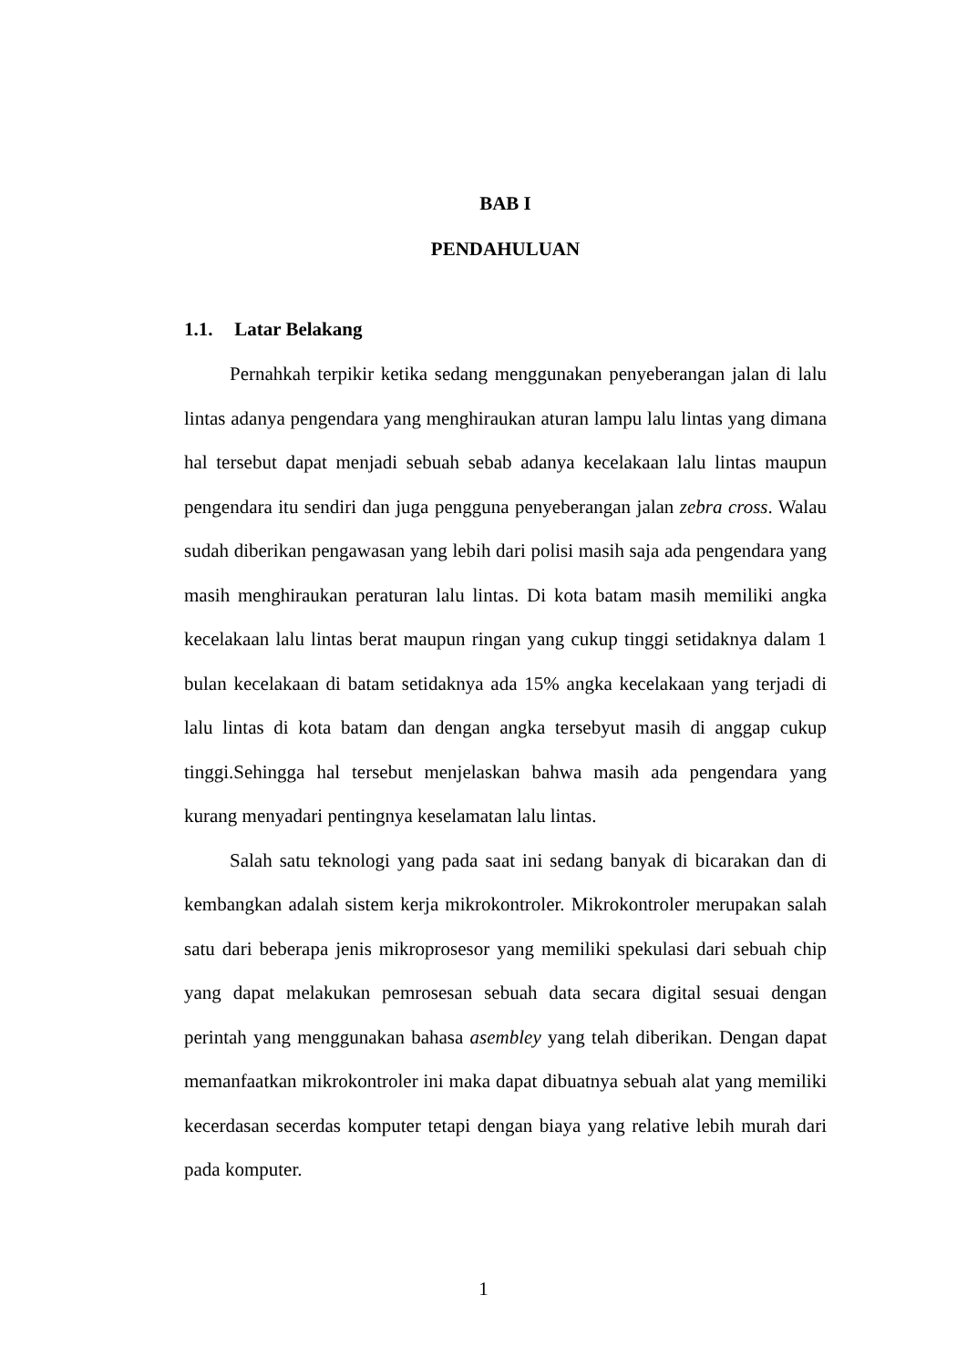BAB I
PENDAHULUAN
1.1. Latar Belakang
Pernahkah terpikir ketika sedang menggunakan penyeberangan jalan di lalu lintas adanya pengendara yang menghiraukan aturan lampu lalu lintas yang dimana hal tersebut dapat menjadi sebuah sebab adanya kecelakaan lalu lintas maupun pengendara itu sendiri dan juga pengguna penyeberangan jalan zebra cross. Walau sudah diberikan pengawasan yang lebih dari polisi masih saja ada pengendara yang masih menghiraukan peraturan lalu lintas. Di kota batam masih memiliki angka kecelakaan lalu lintas berat maupun ringan yang cukup tinggi setidaknya dalam 1 bulan kecelakaan di batam setidaknya ada 15% angka kecelakaan yang terjadi di lalu lintas di kota batam dan dengan angka tersebyut masih di anggap cukup tinggi.Sehingga hal tersebut menjelaskan bahwa masih ada pengendara yang kurang menyadari pentingnya keselamatan lalu lintas.
Salah satu teknologi yang pada saat ini sedang banyak di bicarakan dan di kembangkan adalah sistem kerja mikrokontroler. Mikrokontroler merupakan salah satu dari beberapa jenis mikroprosesor yang memiliki spekulasi dari sebuah chip yang dapat melakukan pemrosesan sebuah data secara digital sesuai dengan perintah yang menggunakan bahasa asembley yang telah diberikan. Dengan dapat memanfaatkan mikrokontroler ini maka dapat dibuatnya sebuah alat yang memiliki kecerdasan secerdas komputer tetapi dengan biaya yang relative lebih murah dari pada komputer.
1